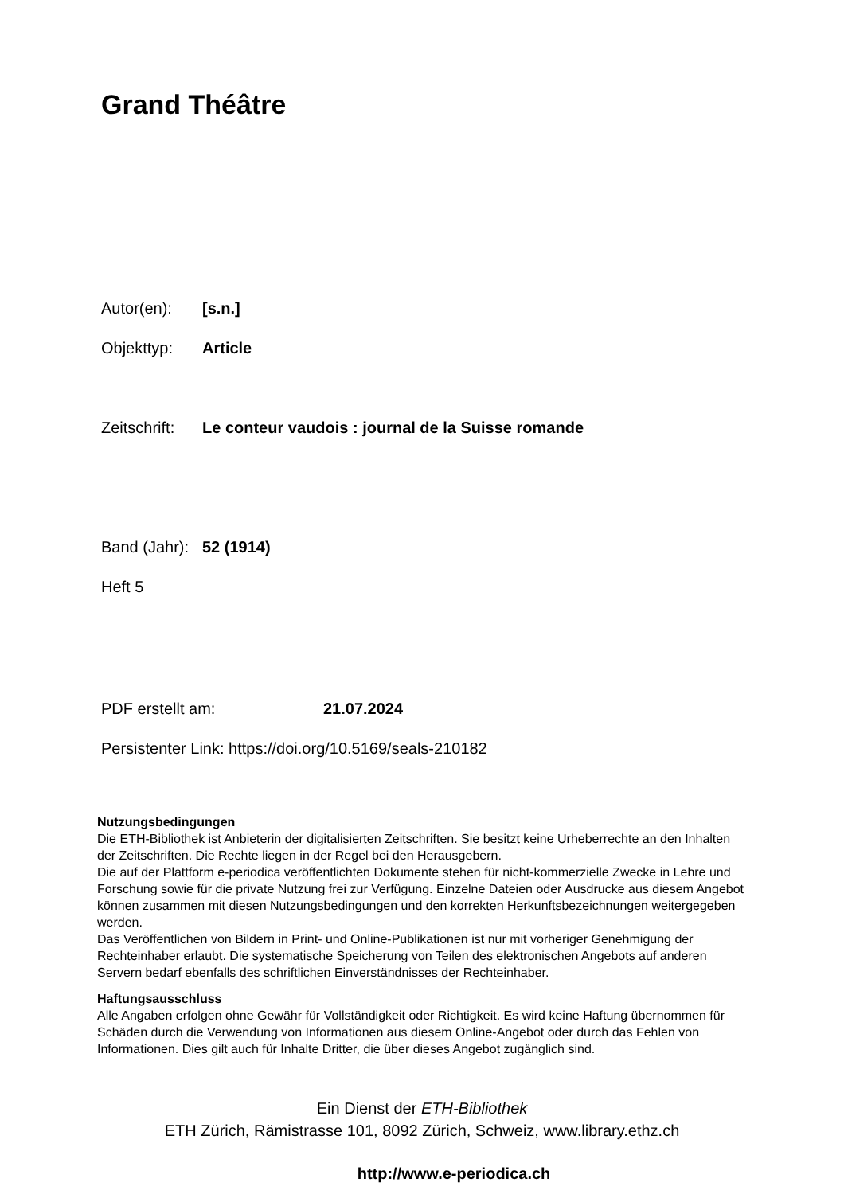Grand Théâtre
Autor(en): [s.n.]
Objekttyp: Article
Zeitschrift: Le conteur vaudois : journal de la Suisse romande
Band (Jahr): 52 (1914)
Heft 5
PDF erstellt am: 21.07.2024
Persistenter Link: https://doi.org/10.5169/seals-210182
Nutzungsbedingungen
Die ETH-Bibliothek ist Anbieterin der digitalisierten Zeitschriften. Sie besitzt keine Urheberrechte an den Inhalten der Zeitschriften. Die Rechte liegen in der Regel bei den Herausgebern.
Die auf der Plattform e-periodica veröffentlichten Dokumente stehen für nicht-kommerzielle Zwecke in Lehre und Forschung sowie für die private Nutzung frei zur Verfügung. Einzelne Dateien oder Ausdrucke aus diesem Angebot können zusammen mit diesen Nutzungsbedingungen und den korrekten Herkunftsbezeichnungen weitergegeben werden.
Das Veröffentlichen von Bildern in Print- und Online-Publikationen ist nur mit vorheriger Genehmigung der Rechteinhaber erlaubt. Die systematische Speicherung von Teilen des elektronischen Angebots auf anderen Servern bedarf ebenfalls des schriftlichen Einverständnisses der Rechteinhaber.
Haftungsausschluss
Alle Angaben erfolgen ohne Gewähr für Vollständigkeit oder Richtigkeit. Es wird keine Haftung übernommen für Schäden durch die Verwendung von Informationen aus diesem Online-Angebot oder durch das Fehlen von Informationen. Dies gilt auch für Inhalte Dritter, die über dieses Angebot zugänglich sind.
Ein Dienst der ETH-Bibliothek
ETH Zürich, Rämistrasse 101, 8092 Zürich, Schweiz, www.library.ethz.ch
http://www.e-periodica.ch